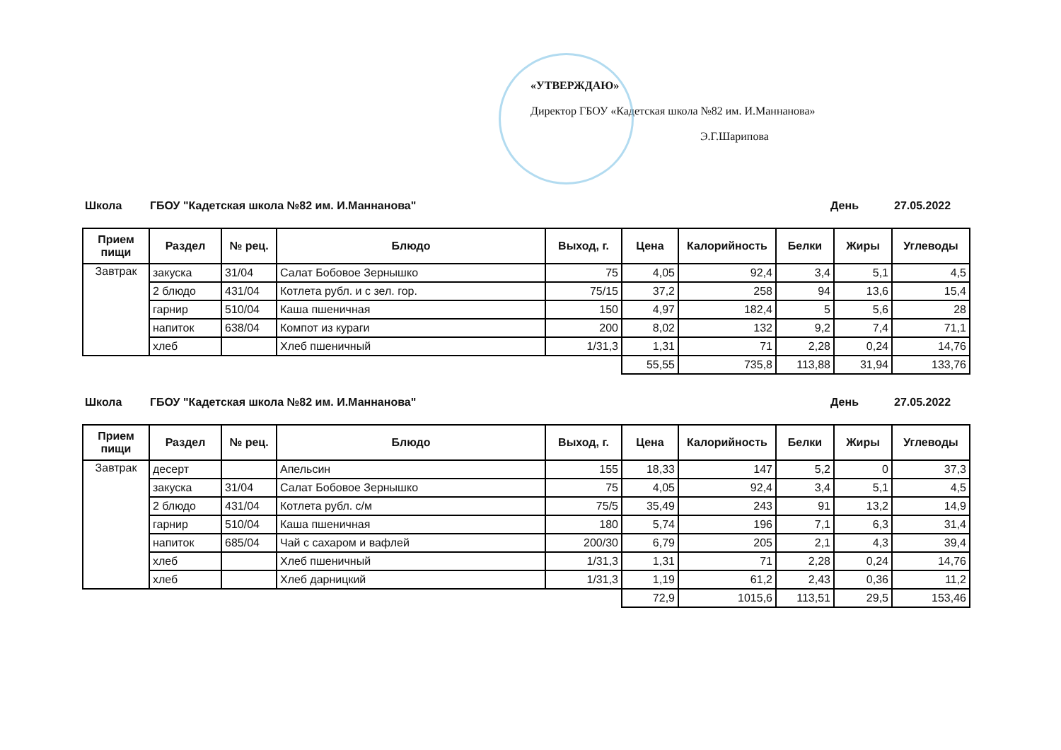«УТВЕРЖДАЮ»
Директор ГБОУ «Кадетская школа №82 им. И.Маннанова»
Э.Г.Шарипова
Школа ГБОУ "Кадетская школа №82 им. И.Маннанова" День 27.05.2022
| Прием пищи | Раздел | № рец. | Блюдо | Выход, г. | Цена | Калорийность | Белки | Жиры | Углеводы |
| --- | --- | --- | --- | --- | --- | --- | --- | --- | --- |
| Завтрак | закуска | 31/04 | Салат Бобовое Зернышко | 75 | 4,05 | 92,4 | 3,4 | 5,1 | 4,5 |
| | 2 блюдо | 431/04 | Котлета рубл. и с зел. гор. | 75/15 | 37,2 | 258 | 94 | 13,6 | 15,4 |
| | гарнир | 510/04 | Каша пшеничная | 150 | 4,97 | 182,4 | 5 | 5,6 | 28 |
| | напиток | 638/04 | Компот из кураги | 200 | 8,02 | 132 | 9,2 | 7,4 | 71,1 |
| | хлеб | | Хлеб пшеничный | 1/31,3 | 1,31 | 71 | 2,28 | 0,24 | 14,76 |
| | | | | | 55,55 | 735,8 | 113,88 | 31,94 | 133,76 |
Школа ГБОУ "Кадетская школа №82 им. И.Маннанова" День 27.05.2022
| Прием пищи | Раздел | № рец. | Блюдо | Выход, г. | Цена | Калорийность | Белки | Жиры | Углеводы |
| --- | --- | --- | --- | --- | --- | --- | --- | --- | --- |
| Завтрак | десерт | | Апельсин | 155 | 18,33 | 147 | 5,2 | 0 | 37,3 |
| | закуска | 31/04 | Салат Бобовое Зернышко | 75 | 4,05 | 92,4 | 3,4 | 5,1 | 4,5 |
| | 2 блюдо | 431/04 | Котлета рубл. с/м | 75/5 | 35,49 | 243 | 91 | 13,2 | 14,9 |
| | гарнир | 510/04 | Каша пшеничная | 180 | 5,74 | 196 | 7,1 | 6,3 | 31,4 |
| | напиток | 685/04 | Чай с сахаром и вафлей | 200/30 | 6,79 | 205 | 2,1 | 4,3 | 39,4 |
| | хлеб | | Хлеб пшеничный | 1/31,3 | 1,31 | 71 | 2,28 | 0,24 | 14,76 |
| | хлеб | | Хлеб дарницкий | 1/31,3 | 1,19 | 61,2 | 2,43 | 0,36 | 11,2 |
| | | | | | 72,9 | 1015,6 | 113,51 | 29,5 | 153,46 |